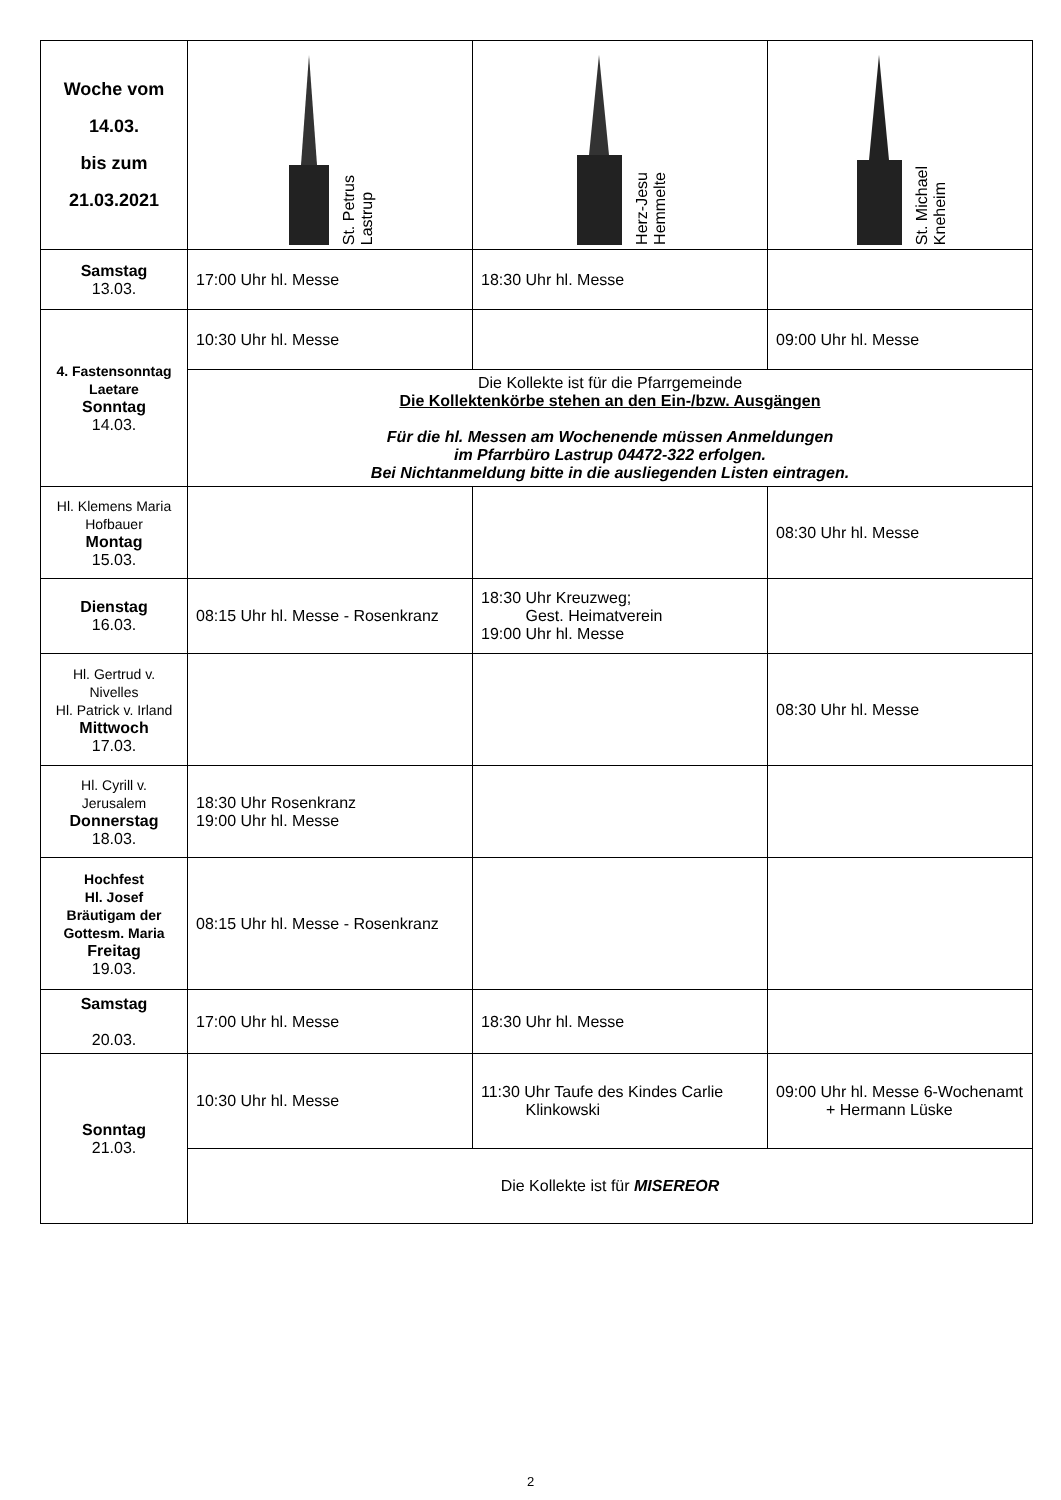| Woche vom 14.03. bis zum 21.03.2021 | St. Petrus Lastrup | Herz-Jesu Hemmelte | St. Michael Kneheim |
| Samstag 13.03. | 17:00 Uhr hl. Messe | 18:30 Uhr hl. Messe | |
| 4. Fastensonntag Laetare Sonntag 14.03. | 10:30 Uhr hl. Messe | | 09:00 Uhr hl. Messe |
| | Die Kollekte ist für die Pfarrgemeinde Die Kollektenkörbe stehen an den Ein-/bzw. Ausgängen Für die hl. Messen am Wochenende müssen Anmeldungen im Pfarrbüro Lastrup 04472-322 erfolgen. Bei Nichtanmeldung bitte in die ausliegenden Listen eintragen. | | |
| Hl. Klemens Maria Hofbauer Montag 15.03. | | | 08:30 Uhr hl. Messe |
| Dienstag 16.03. | 08:15 Uhr hl. Messe - Rosenkranz | 18:30 Uhr Kreuzweg; Gest. Heimatverein 19:00 Uhr hl. Messe | |
| Hl. Gertrud v. Nivelles Hl. Patrick v. Irland Mittwoch 17.03. | | | 08:30 Uhr hl. Messe |
| Hl. Cyrill v. Jerusalem Donnerstag 18.03. | 18:30 Uhr Rosenkranz 19:00 Uhr hl. Messe | | |
| Hochfest Hl. Josef Bräutigam der Gottesm. Maria Freitag 19.03. | 08:15 Uhr hl. Messe - Rosenkranz | | |
| Samstag 20.03. | 17:00 Uhr hl. Messe | 18:30 Uhr hl. Messe | |
| Sonntag 21.03. | 10:30 Uhr hl. Messe | 11:30 Uhr Taufe des Kindes Carlie Klinkowski | 09:00 Uhr hl. Messe 6-Wochenamt + Hermann Lüske |
| | Die Kollekte ist für MISEREOR | | |
2